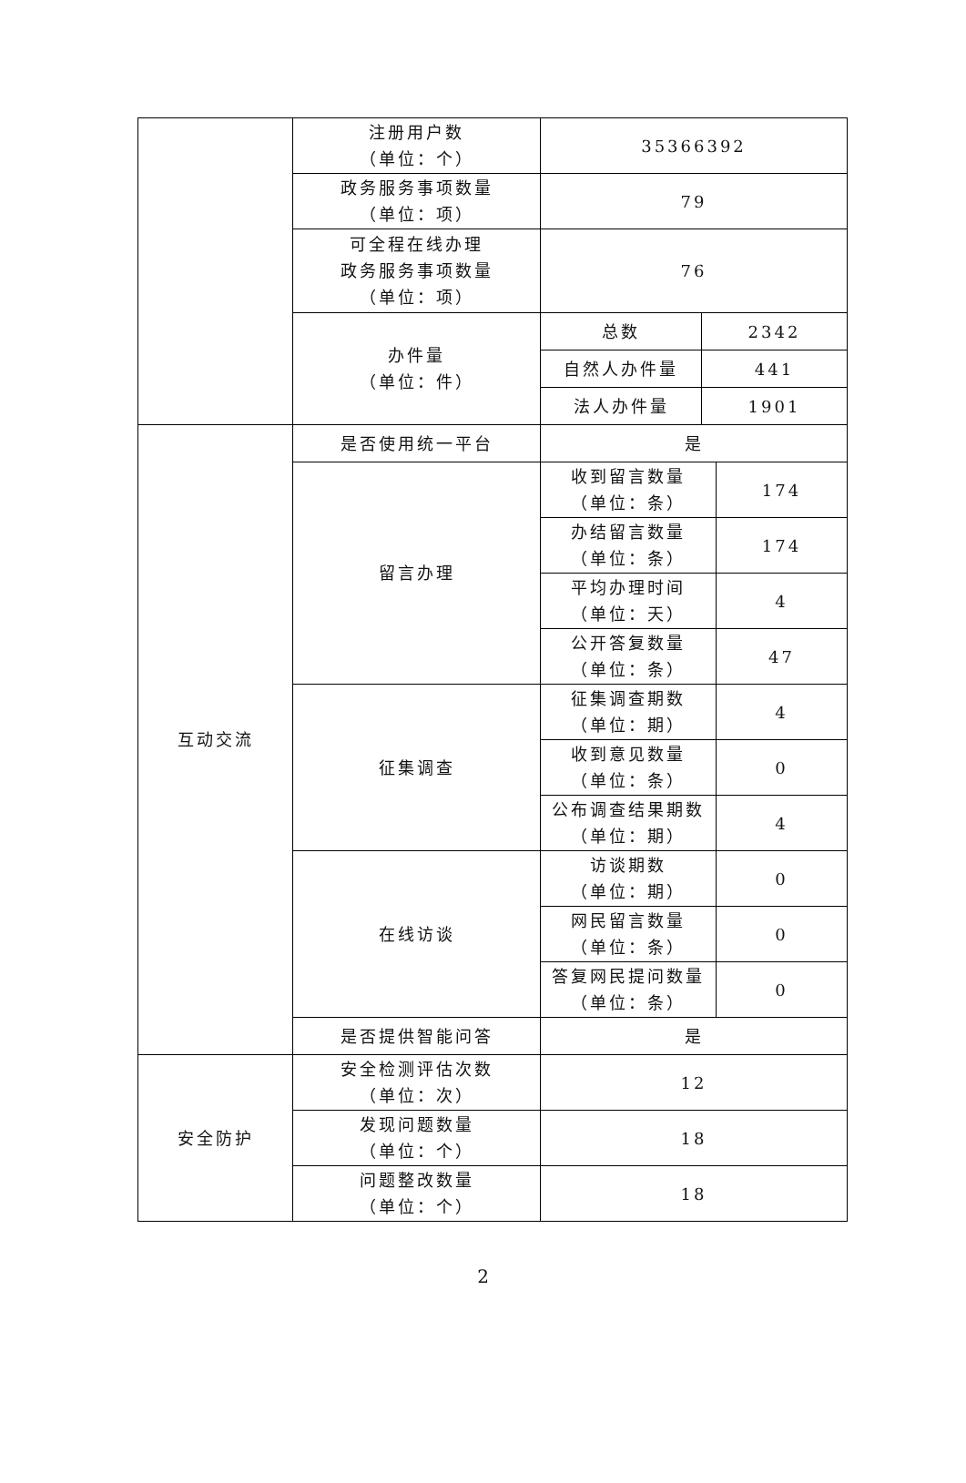| | 注册用户数 （单位：个） | 35366392 | | |
| | 政务服务事项数量 （单位：项） | 79 | | |
| | 可全程在线办理 政务服务事项数量 （单位：项） | 76 | | |
| | 办件量 （单位：件） | 总数 | 2342 | |
| | | 自然人办件量 | 441 | |
| | | 法人办件量 | 1901 | |
| 互动交流 | 是否使用统一平台 | 是 | | |
| | 留言办理 | 收到留言数量 （单位：条） | | 174 |
| | | 办结留言数量 （单位：条） | | 174 |
| | | 平均办理时间 （单位：天） | | 4 |
| | | 公开答复数量 （单位：条） | | 47 |
| | 征集调查 | 征集调查期数 （单位：期） | | 4 |
| | | 收到意见数量 （单位：条） | | 0 |
| | | 公布调查结果期数 （单位：期） | | 4 |
| | 在线访谈 | 访谈期数 （单位：期） | | 0 |
| | | 网民留言数量 （单位：条） | | 0 |
| | | 答复网民提问数量 （单位：条） | | 0 |
| | 是否提供智能问答 | 是 | | |
| 安全防护 | 安全检测评估次数 （单位：次） | 12 | | |
| | 发现问题数量 （单位：个） | 18 | | |
| | 问题整改数量 （单位：个） | 18 | | |
2